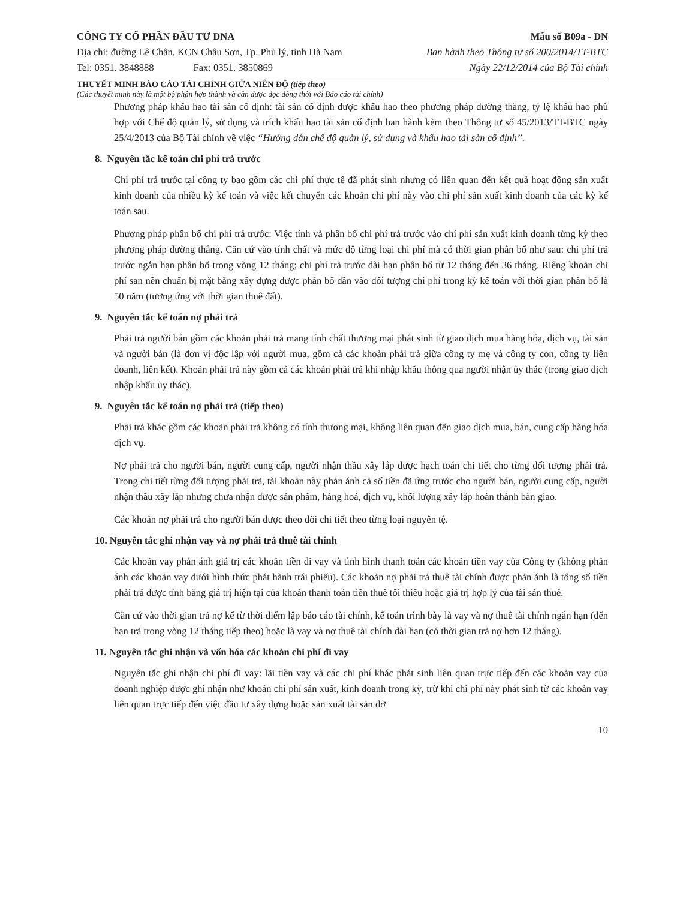CÔNG TY CỔ PHẦN ĐẦU TƯ DNA
Địa chỉ: đường Lê Chân, KCN Châu Sơn, Tp. Phủ lý, tỉnh Hà Nam
Tel: 0351. 3848888 Fax: 0351. 3850869
Mẫu số B09a - DN
Ban hành theo Thông tư số 200/2014/TT-BTC
Ngày 22/12/2014 của Bộ Tài chính
THUYẾT MINH BÁO CÁO TÀI CHÍNH GIỮA NIÊN ĐỘ (tiếp theo)
(Các thuyết minh này là một bộ phận hợp thành và cần được đọc đồng thời với Báo cáo tài chính)
Phương pháp khấu hao tài sản cố định: tài sản cố định được khấu hao theo phương pháp đường thẳng, tỷ lệ khấu hao phù hợp với Chế độ quản lý, sử dụng và trích khấu hao tài sản cố định ban hành kèm theo Thông tư số 45/2013/TT-BTC ngày 25/4/2013 của Bộ Tài chính về việc “Hướng dẫn chế độ quản lý, sử dụng và khấu hao tài sản cố định”.
8. Nguyên tắc kế toán chi phí trả trước
Chi phí trả trước tại công ty bao gồm các chi phí thực tế đã phát sinh nhưng có liên quan đến kết quả hoạt động sản xuất kinh doanh của nhiều kỳ kế toán và việc kết chuyển các khoản chi phí này vào chi phí sản xuất kinh doanh của các kỳ kế toán sau.
Phương pháp phân bổ chi phí trả trước: Việc tính và phân bổ chi phí trả trước vào chí phí sản xuất kinh doanh từng kỳ theo phương pháp đường thẳng. Căn cứ vào tính chất và mức độ từng loại chi phí mà có thời gian phân bổ như sau: chi phí trả trước ngắn hạn phân bổ trong vòng 12 tháng; chi phí trả trước dài hạn phân bổ từ 12 tháng đến 36 tháng. Riêng khoản chi phí san nền chuẩn bị mặt bằng xây dựng được phân bổ dần vào đối tượng chi phí trong kỳ kế toán với thời gian phân bổ là 50 năm (tương ứng với thời gian thuê đất).
9. Nguyên tắc kế toán nợ phải trả
Phải trả người bán gồm các khoản phải trả mang tính chất thương mại phát sinh từ giao dịch mua hàng hóa, dịch vụ, tài sản và người bán (là đơn vị độc lập với người mua, gồm cả các khoản phải trả giữa công ty mẹ và công ty con, công ty liên doanh, liên kết). Khoản phải trả này gồm cả các khoản phải trả khi nhập khẩu thông qua người nhận ủy thác (trong giao dịch nhập khẩu ủy thác).
9. Nguyên tắc kế toán nợ phải trả (tiếp theo)
Phải trả khác gồm các khoản phải trả không có tính thương mại, không liên quan đến giao dịch mua, bán, cung cấp hàng hóa dịch vụ.
Nợ phải trả cho người bán, người cung cấp, người nhận thầu xây lắp được hạch toán chi tiết cho từng đối tượng phải trả. Trong chi tiết từng đối tượng phải trả, tài khoản này phản ánh cả số tiền đã ứng trước cho người bán, người cung cấp, người nhận thầu xây lắp nhưng chưa nhận được sản phẩm, hàng hoá, dịch vụ, khối lượng xây lắp hoàn thành bàn giao.
Các khoản nợ phải trả cho người bán được theo dõi chi tiết theo từng loại nguyên tệ.
10. Nguyên tắc ghi nhận vay và nợ phải trả thuê tài chính
Các khoản vay phản ánh giá trị các khoản tiền đi vay và tình hình thanh toán các khoản tiền vay của Công ty (không phản ánh các khoản vay dưới hình thức phát hành trái phiếu). Các khoản nợ phải trả thuê tài chính được phản ánh là tổng số tiền phải trả được tính bằng giá trị hiện tại của khoản thanh toán tiền thuê tối thiểu hoặc giá trị hợp lý của tài sản thuê.
Căn cứ vào thời gian trả nợ kể từ thời điểm lập báo cáo tài chính, kế toán trình bày là vay và nợ thuê tài chính ngắn hạn (đến hạn trả trong vòng 12 tháng tiếp theo) hoặc là vay và nợ thuê tài chính dài hạn (có thời gian trả nợ hơn 12 tháng).
11. Nguyên tắc ghi nhận và vốn hóa các khoản chi phí đi vay
Nguyên tắc ghi nhận chi phí đi vay: lãi tiền vay và các chi phí khác phát sinh liên quan trực tiếp đến các khoản vay của doanh nghiệp được ghi nhận như khoản chi phí sản xuất, kinh doanh trong kỳ, trừ khi chi phí này phát sinh từ các khoản vay liên quan trực tiếp đến việc đầu tư xây dựng hoặc sản xuất tài sản dở
10